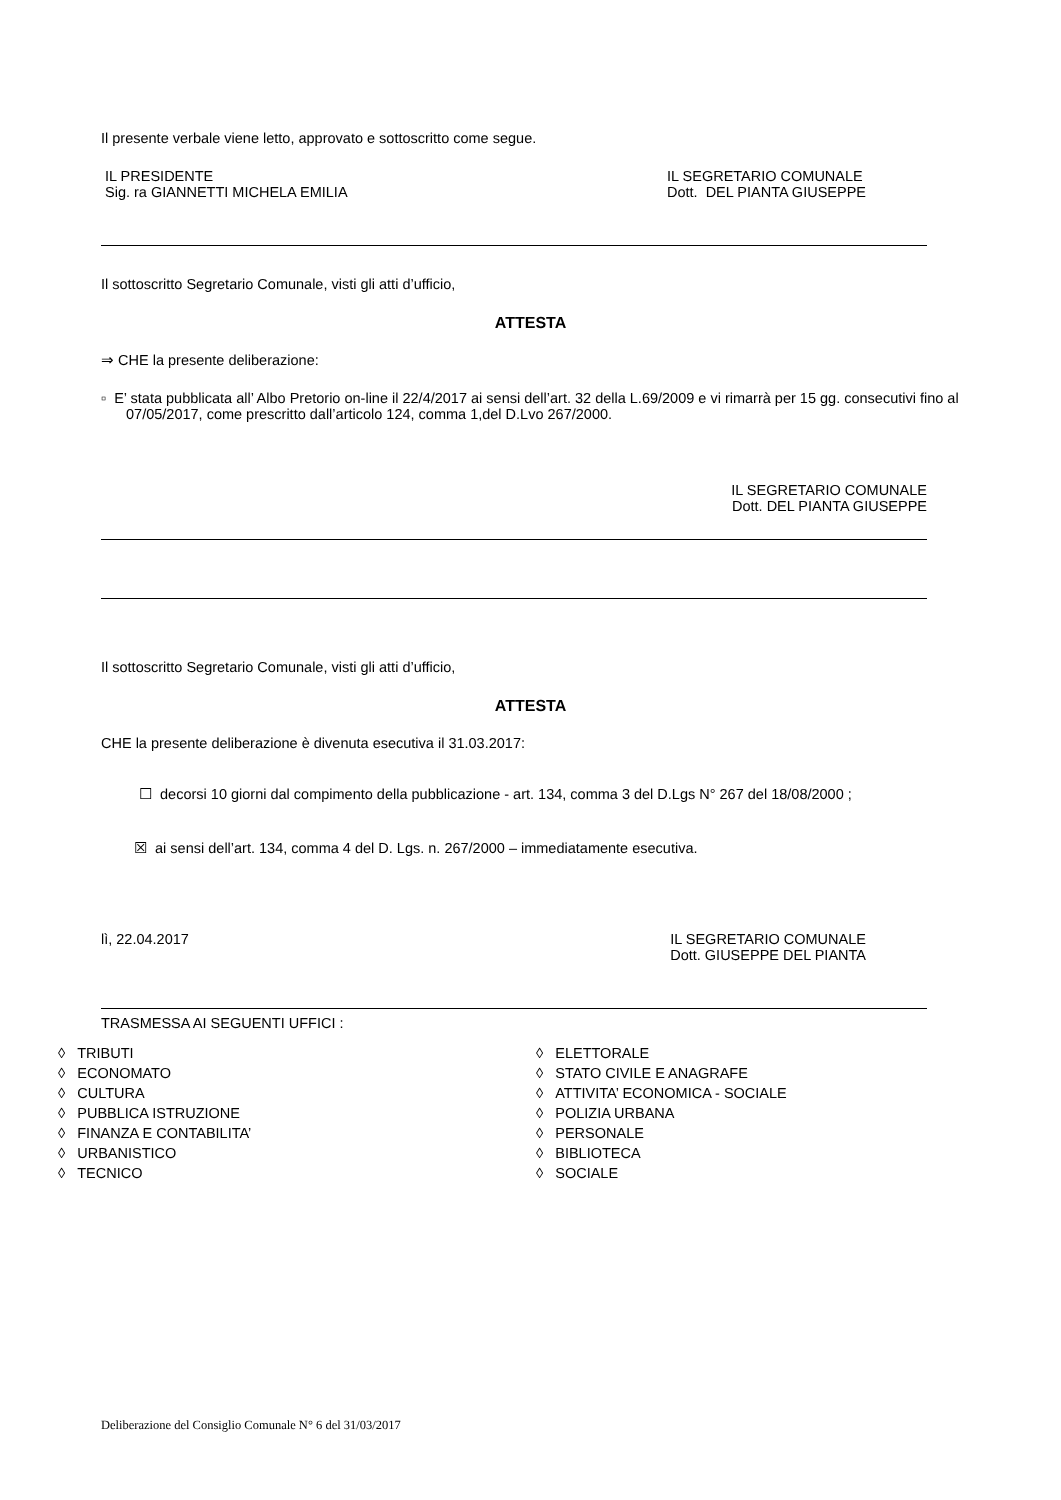Il presente verbale viene letto, approvato e sottoscritto come segue.
IL PRESIDENTE
Sig. ra GIANNETTI MICHELA EMILIA
IL SEGRETARIO COMUNALE
Dott. DEL PIANTA GIUSEPPE
Il sottoscritto Segretario Comunale, visti gli atti d’ufficio,
ATTESTA
⇒ CHE la presente deliberazione:
▫ E’ stata pubblicata all’ Albo Pretorio on-line il 22/4/2017 ai sensi dell’art. 32 della L.69/2009 e vi rimarrà per 15 gg. consecutivi fino al 07/05/2017, come prescritto dall’articolo 124, comma 1,del D.Lvo 267/2000.
IL SEGRETARIO COMUNALE
Dott. DEL PIANTA GIUSEPPE
Il sottoscritto Segretario Comunale, visti gli atti d’ufficio,
ATTESTA
CHE la presente deliberazione è divenuta esecutiva il 31.03.2017:
☐ decorsi 10 giorni dal compimento della pubblicazione - art. 134, comma 3 del D.Lgs N° 267 del 18/08/2000 ;
☒ ai sensi dell’art. 134, comma 4 del D. Lgs. n. 267/2000 – immediatamente esecutiva.
lì, 22.04.2017 IL SEGRETARIO COMUNALE
Dott. GIUSEPPE DEL PIANTA
TRASMESSA AI SEGUENTI UFFICI :
◊ TRIBUTI
◊ ECONOMATO
◊ CULTURA
◊ PUBBLICA ISTRUZIONE
◊ FINANZA E CONTABILITA’
◊ URBANISTICO
◊ TECNICO
◊ ELETTORALE
◊ STATO CIVILE E ANAGRAFE
◊ ATTIVITA’ ECONOMICA - SOCIALE
◊ POLIZIA URBANA
◊ PERSONALE
◊ BIBLIOTECA
◊ SOCIALE
Deliberazione del Consiglio Comunale N° 6 del 31/03/2017